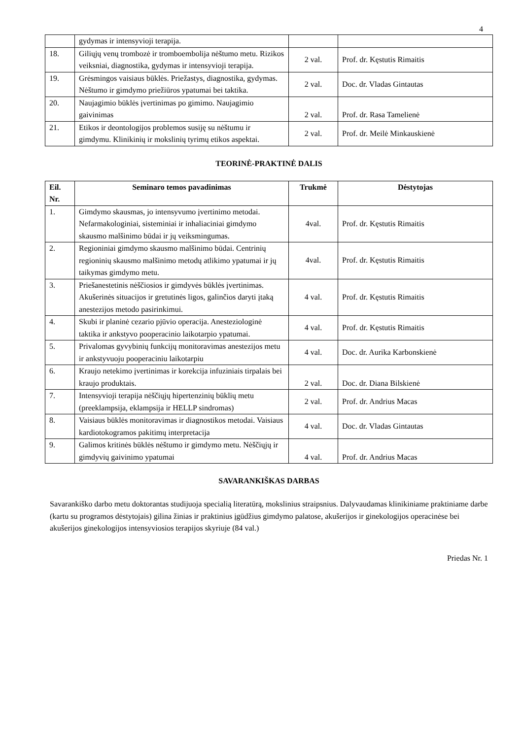4
| | gydymas ir intensyvioji terapija. | | |
| 18. | Giliųjų venų trombozė ir tromboembolija nėštumo metu. Rizikos veiksniai, diagnostika, gydymas ir intensyvioji terapija. | 2 val. | Prof. dr. Kęstutis Rimaitis |
| 19. | Grėsmingos vaisiaus būklės. Priežastys, diagnostika, gydymas. Nėštumo ir gimdymo priežiūros ypatumai bei taktika. | 2 val. | Doc. dr. Vladas Gintautas |
| 20. | Naujagimio būklės įvertinimas po gimimo. Naujagimio gaivinimas | 2 val. | Prof. dr. Rasa Tamelienė |
| 21. | Etikos ir deontologijos problemos susiję su nėštumu ir gimdymu. Klinikinių ir mokslinių tyrimų etikos aspektai. | 2 val. | Prof. dr. Meilė Minkauskienė |
TEORINĖ-PRAKTINĖ DALIS
| Eil. Nr. | Seminaro temos pavadinimas | Trukmė | Dėstytojas |
| --- | --- | --- | --- |
| 1. | Gimdymo skausmas, jo intensyvumo įvertinimo metodai. Nefarmakologiniai, sisteminiai ir inhaliaciniai gimdymo skausmo malšinimo būdai ir jų veiksmingumas. | 4val. | Prof. dr. Kęstutis Rimaitis |
| 2. | Regioniniai gimdymo skausmo malšinimo būdai. Centrinių regioninių skausmo malšinimo metodų atlikimo ypatumai ir jų taikymas gimdymo metu. | 4val. | Prof. dr. Kęstutis Rimaitis |
| 3. | Priešanestetinis nėščiosios ir gimdyvės būklės įvertinimas. Akušerinės situacijos ir gretutinės ligos, galinčios daryti įtaką anestezijos metodo pasirinkimui. | 4 val. | Prof. dr. Kęstutis Rimaitis |
| 4. | Skubi ir planinė cezario pjūvio operacija. Anesteziologinė taktika ir ankstyvo pooperacinio laikotarpio ypatumai. | 4 val. | Prof. dr. Kęstutis Rimaitis |
| 5. | Privalomas gyvybinių funkcijų monitoravimas anestezijos metu ir ankstyvuoju pooperaciniu laikotarpiu | 4 val. | Doc. dr. Aurika Karbonskienė |
| 6. | Kraujo netekimo įvertinimas ir korekcija infuziniais tirpalais bei kraujo produktais. | 2 val. | Doc. dr. Diana Bilskienė |
| 7. | Intensyvioji terapija nėščiųjų hipertenzinių būklių metu (preeklampsija, eklampsija ir HELLP sindromas) | 2 val. | Prof. dr. Andrius Macas |
| 8. | Vaisiaus būklės monitoravimas ir diagnostikos metodai. Vaisiaus kardiotokogramos pakitimų interpretacija | 4 val. | Doc. dr. Vladas Gintautas |
| 9. | Galimos kritinės būklės nėštumo ir gimdymo metu. Nėščiųjų ir gimdyvių gaivinimo ypatumai | 4 val. | Prof. dr. Andrius Macas |
SAVARANKIŠKAS DARBAS
Savarankiško darbo metu doktorantas studijuoja specialią literatūrą, mokslinius straipsnius. Dalyvaudamas klinikiniame praktiniame darbe (kartu su programos dėstytojais) gilina žinias ir praktinius įgūdžius gimdymo palatose, akušerijos ir ginekologijos operacinėse bei akušerijos ginekologijos intensyviosios terapijos skyriuje (84 val.)
Priedas Nr. 1